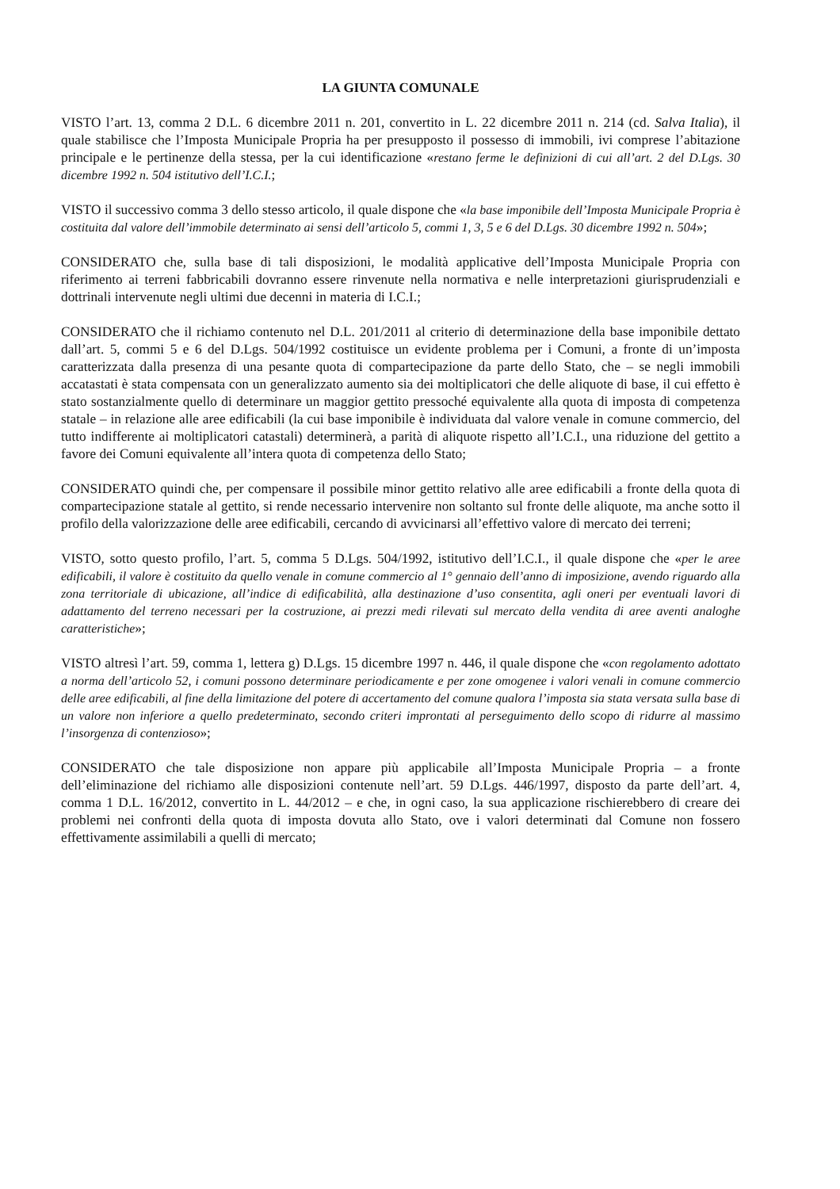LA GIUNTA COMUNALE
VISTO l’art. 13, comma 2 D.L. 6 dicembre 2011 n. 201, convertito in L. 22 dicembre 2011 n. 214 (cd. Salva Italia), il quale stabilisce che l’Imposta Municipale Propria ha per presupposto il possesso di immobili, ivi comprese l’abitazione principale e le pertinenze della stessa, per la cui identificazione «restano ferme le definizioni di cui all’art. 2 del D.Lgs. 30 dicembre 1992 n. 504 istitutivo dell’I.C.I.;
VISTO il successivo comma 3 dello stesso articolo, il quale dispone che «la base imponibile dell’Imposta Municipale Propria è costituita dal valore dell’immobile determinato ai sensi dell’articolo 5, commi 1, 3, 5 e 6 del D.Lgs. 30 dicembre 1992 n. 504»;
CONSIDERATO che, sulla base di tali disposizioni, le modalità applicative dell’Imposta Municipale Propria con riferimento ai terreni fabbricabili dovranno essere rinvenute nella normativa e nelle interpretazioni giurisprudenziali e dottrinali intervenute negli ultimi due decenni in materia di I.C.I.;
CONSIDERATO che il richiamo contenuto nel D.L. 201/2011 al criterio di determinazione della base imponibile dettato dall’art. 5, commi 5 e 6 del D.Lgs. 504/1992 costituisce un evidente problema per i Comuni, a fronte di un’imposta caratterizzata dalla presenza di una pesante quota di compartecipazione da parte dello Stato, che – se negli immobili accatastati è stata compensata con un generalizzato aumento sia dei moltiplicatori che delle aliquote di base, il cui effetto è stato sostanzialmente quello di determinare un maggior gettito pressoché equivalente alla quota di imposta di competenza statale – in relazione alle aree edificabili (la cui base imponibile è individuata dal valore venale in comune commercio, del tutto indifferente ai moltiplicatori catastali) determinerà, a parità di aliquote rispetto all’I.C.I., una riduzione del gettito a favore dei Comuni equivalente all’intera quota di competenza dello Stato;
CONSIDERATO quindi che, per compensare il possibile minor gettito relativo alle aree edificabili a fronte della quota di compartecipazione statale al gettito, si rende necessario intervenire non soltanto sul fronte delle aliquote, ma anche sotto il profilo della valorizzazione delle aree edificabili, cercando di avvicinarsi all’effettivo valore di mercato dei terreni;
VISTO, sotto questo profilo, l’art. 5, comma 5 D.Lgs. 504/1992, istitutivo dell’I.C.I., il quale dispone che «per le aree edificabili, il valore è costituito da quello venale in comune commercio al 1° gennaio dell’anno di imposizione, avendo riguardo alla zona territoriale di ubicazione, all’indice di edificabilità, alla destinazione d’uso consentita, agli oneri per eventuali lavori di adattamento del terreno necessari per la costruzione, ai prezzi medi rilevati sul mercato della vendita di aree aventi analoghe caratteristiche»;
VISTO altresì l’art. 59, comma 1, lettera g) D.Lgs. 15 dicembre 1997 n. 446, il quale dispone che «con regolamento adottato a norma dell’articolo 52, i comuni possono determinare periodicamente e per zone omogenee i valori venali in comune commercio delle aree edificabili, al fine della limitazione del potere di accertamento del comune qualora l’imposta sia stata versata sulla base di un valore non inferiore a quello predeterminato, secondo criteri improntati al perseguimento dello scopo di ridurre al massimo l’insorgenza di contenzioso»;
CONSIDERATO che tale disposizione non appare più applicabile all’Imposta Municipale Propria – a fronte dell’eliminazione del richiamo alle disposizioni contenute nell’art. 59 D.Lgs. 446/1997, disposto da parte dell’art. 4, comma 1 D.L. 16/2012, convertito in L. 44/2012 – e che, in ogni caso, la sua applicazione rischierebbero di creare dei problemi nei confronti della quota di imposta dovuta allo Stato, ove i valori determinati dal Comune non fossero effettivamente assimilabili a quelli di mercato;